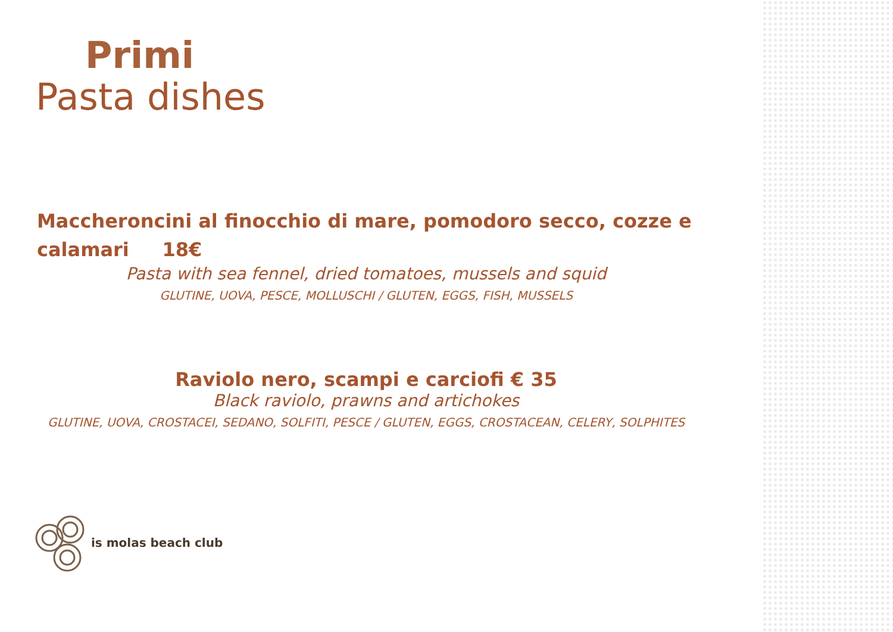Primi
Pasta dishes
Maccheroncini al finocchio di mare, pomodoro secco, cozze e calamari 18€
Pasta with sea fennel, dried tomatoes, mussels and squid
GLUTINE, UOVA, PESCE, MOLLUSCHI / GLUTEN, EGGS, FISH, MUSSELS
Raviolo nero, scampi e carciofi € 35
Black raviolo, prawns and artichokes
GLUTINE, UOVA, CROSTACEI, SEDANO, SOLFITI, PESCE / GLUTEN, EGGS, CROSTACEAN, CELERY, SOLPHITES
is molas beach club